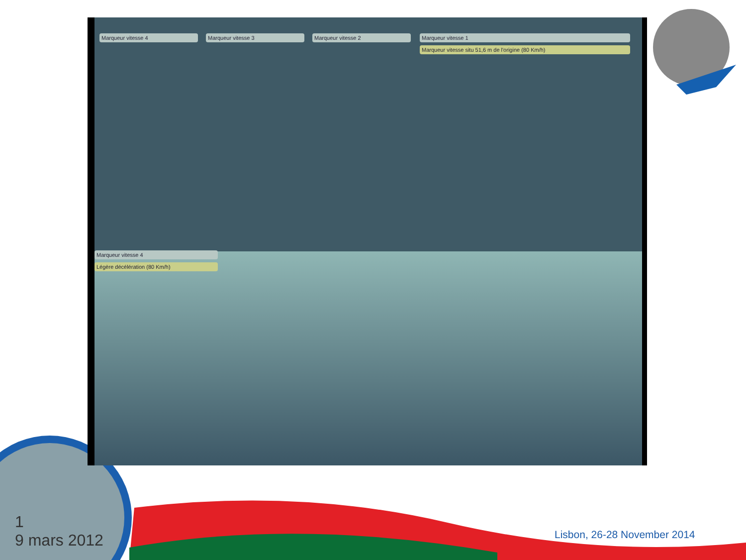Marqueur vitesse 4 Marqueur vitesse 3 Marqueur vitesse 2 Marqueur vitesse 1
Marqueur vitesse situ 51,6 m de l'origine (80 Km/h)
Marqueur vitesse 4
Légère décélération (80 Km/h)
1
9 mars 2012
Lisbon, 26-28 November 2014